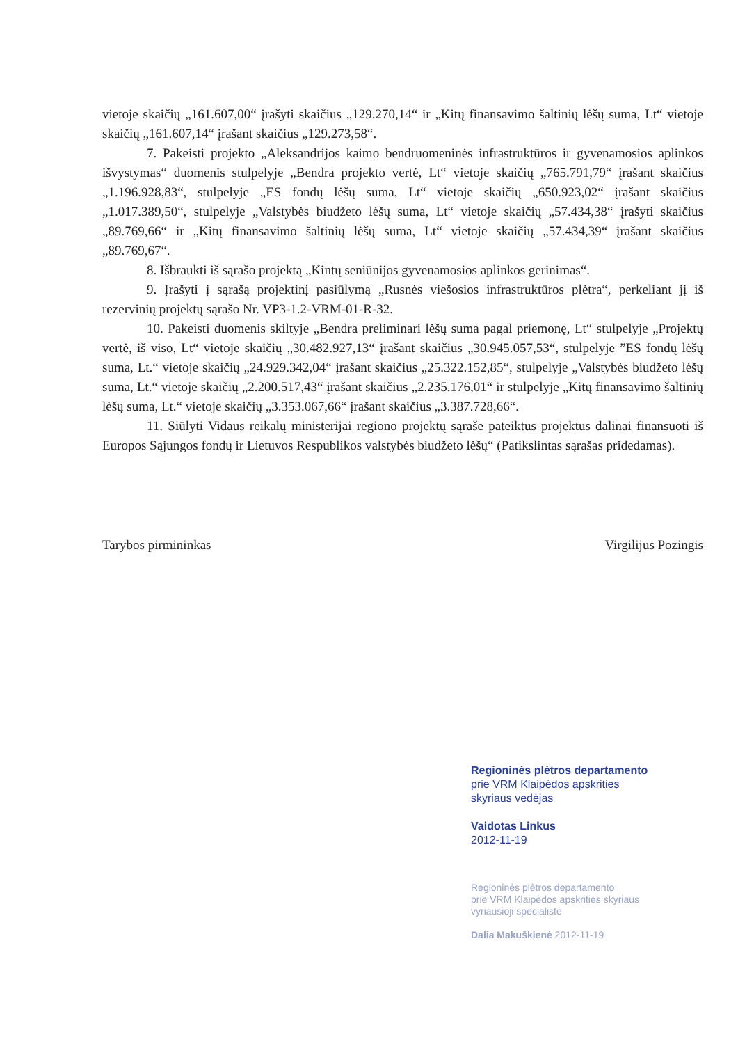vietoje skaičių „161.607,00“ įrašyti skaičius „129.270,14“ ir „Kitų finansavimo šaltinių lėšų suma, Lt“ vietoje skaičių „161.607,14“ įrašant skaičius „129.273,58“.
7. Pakeisti projekto „Aleksandrijos kaimo bendruomeninės infrastruktūros ir gyvenamosios aplinkos išvystymas“ duomenis stulpelyje „Bendra projekto vertė, Lt“ vietoje skaičių „765.791,79“ įrašant skaičius „1.196.928,83“, stulpelyje „ES fondų lėšų suma, Lt“ vietoje skaičių „650.923,02“ įrašant skaičius „1.017.389,50“, stulpelyje „Valstybės biudžeto lėšų suma, Lt“ vietoje skaičių „57.434,38“ įrašyti skaičius „89.769,66“ ir „Kitų finansavimo šaltinių lėšų suma, Lt“ vietoje skaičių „57.434,39“ įrašant skaičius „89.769,67“.
8. Išbraukti iš sąrašo projektą „Kintų seniūnijos gyvenamosios aplinkos gerinimas“.
9. Įrašyti į sąrašą projektinį pasiūlymą „Rusnės viešosios infrastruktūros plėtra“, perkeliant jį iš rezervinių projektų sąrašo Nr. VP3-1.2-VRM-01-R-32.
10. Pakeisti duomenis skiltyje „Bendra preliminari lėšų suma pagal priemonę, Lt“ stulpelyje „Projektų vertė, iš viso, Lt“ vietoje skaičių „30.482.927,13“ įrašant skaičius „30.945.057,53“, stulpelyje ”ES fondų lėšų suma, Lt.“ vietoje skaičių „24.929.342,04“ įrašant skaičius „25.322.152,85“, stulpelyje „Valstybės biudžeto lėšų suma, Lt.“ vietoje skaičių „2.200.517,43“ įrašant skaičius „2.235.176,01“ ir stulpelyje „Kitų finansavimo šaltinių lėšų suma, Lt.“ vietoje skaičių „3.353.067,66“ įrašant skaičius „3.387.728,66“.
11. Siūlyti Vidaus reikalų ministerijai regiono projektų sąraše pateiktus projektus dalinai finansuoti iš Europos Sąjungos fondų ir Lietuvos Respublikos valstybės biudžeto lėšų“ (Patikslintas sąrašas pridedamas).
Tarybos pirmininkas Virgilijus Pozingis
Regioninės plėtros departamento
prie VRM Klaipėdos apskrities
skyriaus vedėjas
Vaidotas Linkus
2012-11-19
Regioninės plėtros departamento
prie VRM Klaipėdos apskrities skyriaus
vyriausioji specialistė
Dalia Makuškienė 2012-11-19